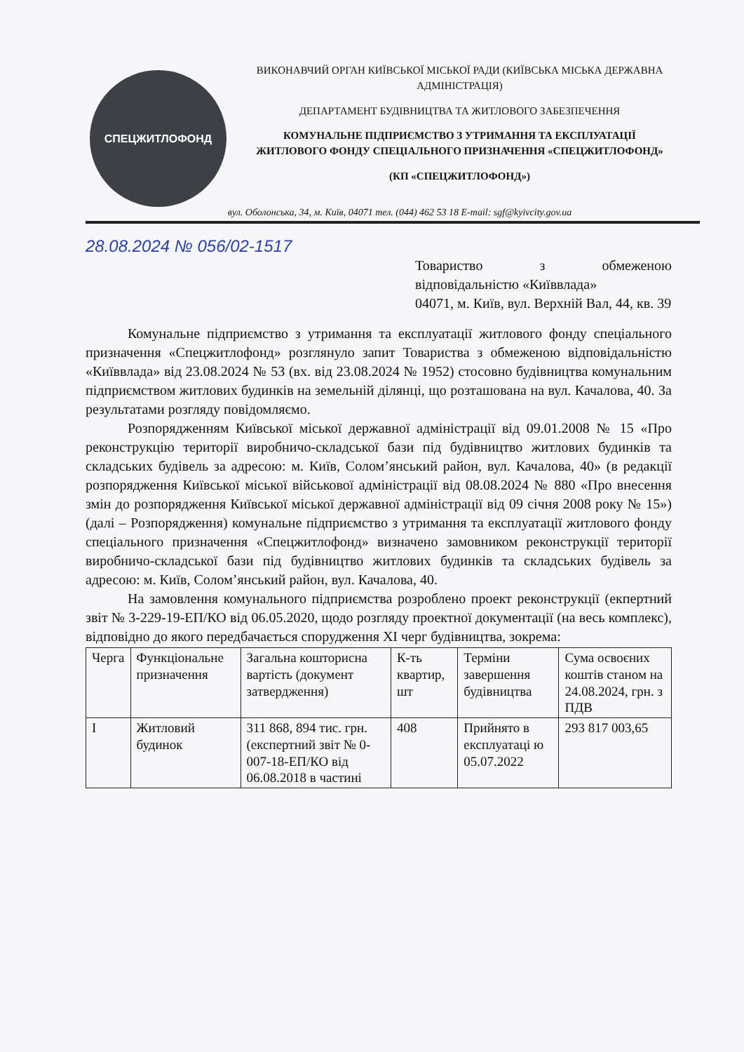СПЕЦЖИТЛОФОНД
ВИКОНАВЧИЙ ОРГАН КИЇВСЬКОЇ МІСЬКОЇ РАДИ (КИЇВСЬКА МІСЬКА ДЕРЖАВНА АДМІНІСТРАЦІЯ)
ДЕПАРТАМЕНТ БУДІВНИЦТВА ТА ЖИТЛОВОГО ЗАБЕЗПЕЧЕННЯ
КОМУНАЛЬНЕ ПІДПРИЄМСТВО З УТРИМАННЯ ТА ЕКСПЛУАТАЦІЇ ЖИТЛОВОГО ФОНДУ СПЕЦІАЛЬНОГО ПРИЗНАЧЕННЯ «СПЕЦЖИТЛОФОНД»
(КП «СПЕЦЖИТЛОФОНД»)
вул. Оболонська, 34, м. Київ, 04071 тел. (044) 462 53 18 E-mail: sgf@kyivcity.gov.ua
28.08.2024 № 056/02-1517
Товариство з обмеженою відповідальністю «Київвлада»
04071, м. Київ, вул. Верхній Вал, 44, кв. 39
Комунальне підприємство з утримання та експлуатації житлового фонду спеціального призначення «Спецжитлофонд» розглянуло запит Товариства з обмеженою відповідальністю «Київвлада» від 23.08.2024 № 53 (вх. від 23.08.2024 № 1952) стосовно будівництва комунальним підприємством житлових будинків на земельній ділянці, що розташована на вул. Качалова, 40. За результатами розгляду повідомляємо.
Розпорядженням Київської міської державної адміністрації від 09.01.2008 № 15 «Про реконструкцію території виробничо-складської бази під будівництво житлових будинків та складських будівель за адресою: м. Київ, Солом’янський район, вул. Качалова, 40» (в редакції розпорядження Київської міської військової адміністрації від 08.08.2024 № 880 «Про внесення змін до розпорядження Київської міської державної адміністрації від 09 січня 2008 року № 15») (далі – Розпорядження) комунальне підприємство з утримання та експлуатації житлового фонду спеціального призначення «Спецжитлофонд» визначено замовником реконструкції території виробничо-складської бази під будівництво житлових будинків та складських будівель за адресою: м. Київ, Солом’янський район, вул. Качалова, 40.
На замовлення комунального підприємства розроблено проект реконструкції (екпертний звіт № 3-229-19-ЕП/КО від 06.05.2020, щодо розгляду проектної документації (на весь комплекс), відповідно до якого передбачається спорудження XI черг будівництва, зокрема:
| Черга | Функціональне призначення | Загальна кошторисна вартість (документ затвердження) | К-ть квартир, шт | Терміни завершення будівництва | Сума освоєних коштів станом на 24.08.2024, грн. з ПДВ |
| --- | --- | --- | --- | --- | --- |
| I | Житловий будинок | 311 868, 894 тис. грн. (експертний звіт № 0-007-18-ЕП/КО від 06.08.2018 в частині | 408 | Прийнято в експлуатаці ю 05.07.2022 | 293 817 003,65 |